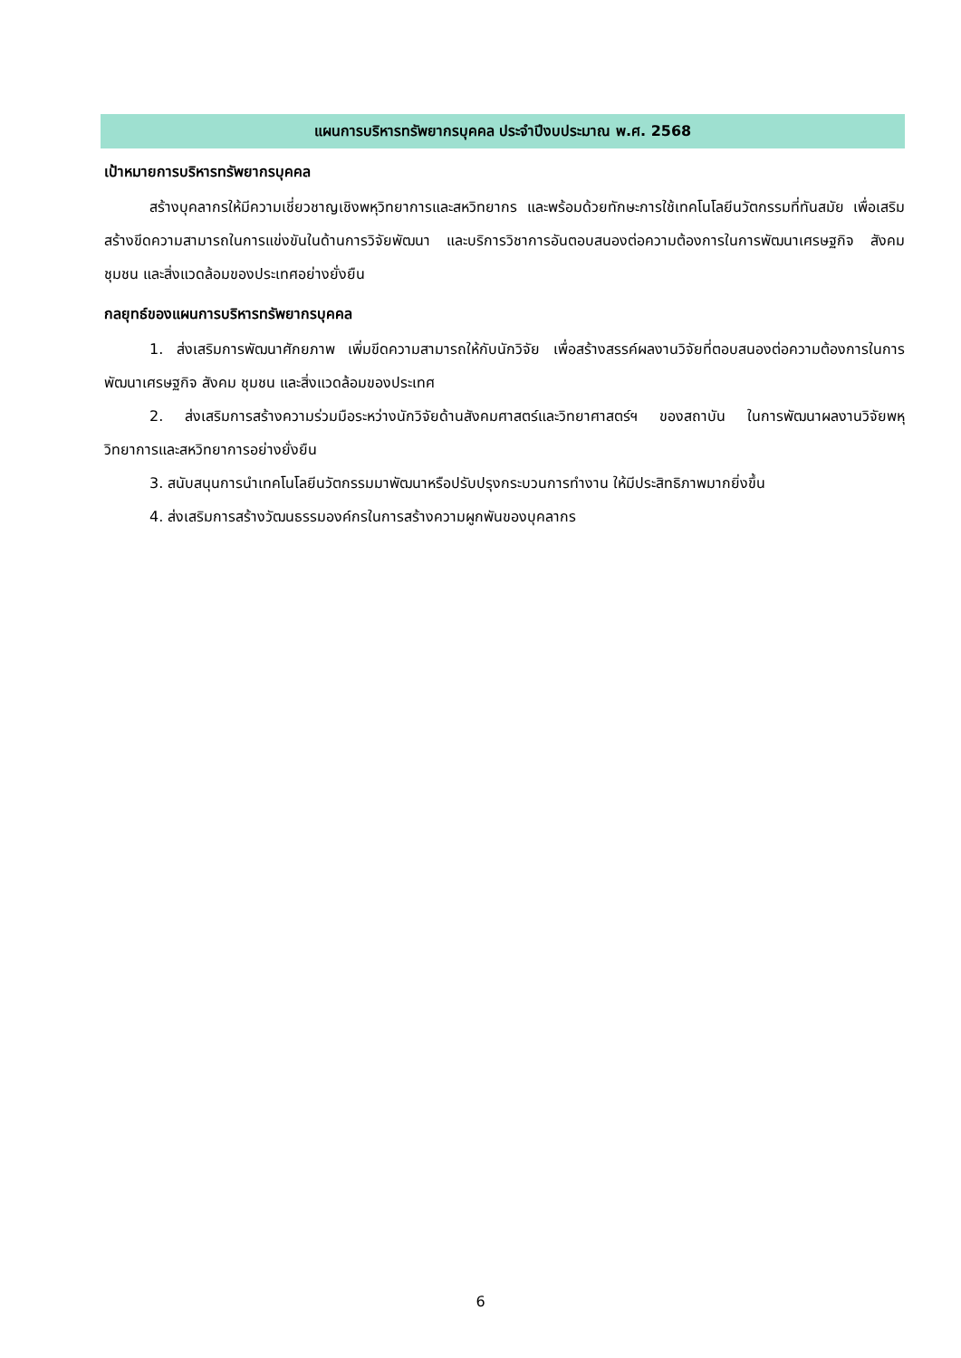แผนการบริหารทรัพยากรบุคคล ประจำปีงบประมาณ พ.ศ. 2568
เป้าหมายการบริหารทรัพยากรบุคคล
สร้างบุคลากรให้มีความเชี่ยวชาญเชิงพหุวิทยาการและสหวิทยากร และพร้อมด้วยทักษะการใช้เทคโนโลยีนวัตกรรมที่ทันสมัย เพื่อเสริมสร้างขีดความสามารถในการแข่งขันในด้านการวิจัยพัฒนา และบริการวิชาการอันตอบสนองต่อความต้องการในการพัฒนาเศรษฐกิจ สังคม ชุมชน และสิ่งแวดล้อมของประเทศอย่างยั่งยืน
กลยุทธ์ของแผนการบริหารทรัพยากรบุคคล
1. ส่งเสริมการพัฒนาศักยภาพ เพิ่มขีดความสามารถให้กับนักวิจัย เพื่อสร้างสรรค์ผลงานวิจัยที่ตอบสนองต่อความต้องการในการพัฒนาเศรษฐกิจ สังคม ชุมชน และสิ่งแวดล้อมของประเทศ
2. ส่งเสริมการสร้างความร่วมมือระหว่างนักวิจัยด้านสังคมศาสตร์และวิทยาศาสตร์ฯ ของสถาบัน ในการพัฒนาผลงานวิจัยพหุวิทยาการและสหวิทยาการอย่างยั่งยืน
3. สนับสนุนการนำเทคโนโลยีนวัตกรรมมาพัฒนาหรือปรับปรุงกระบวนการทำงาน ให้มีประสิทธิภาพมากยิ่งขึ้น
4. ส่งเสริมการสร้างวัฒนธรรมองค์กรในการสร้างความผูกพันของบุคลากร
6